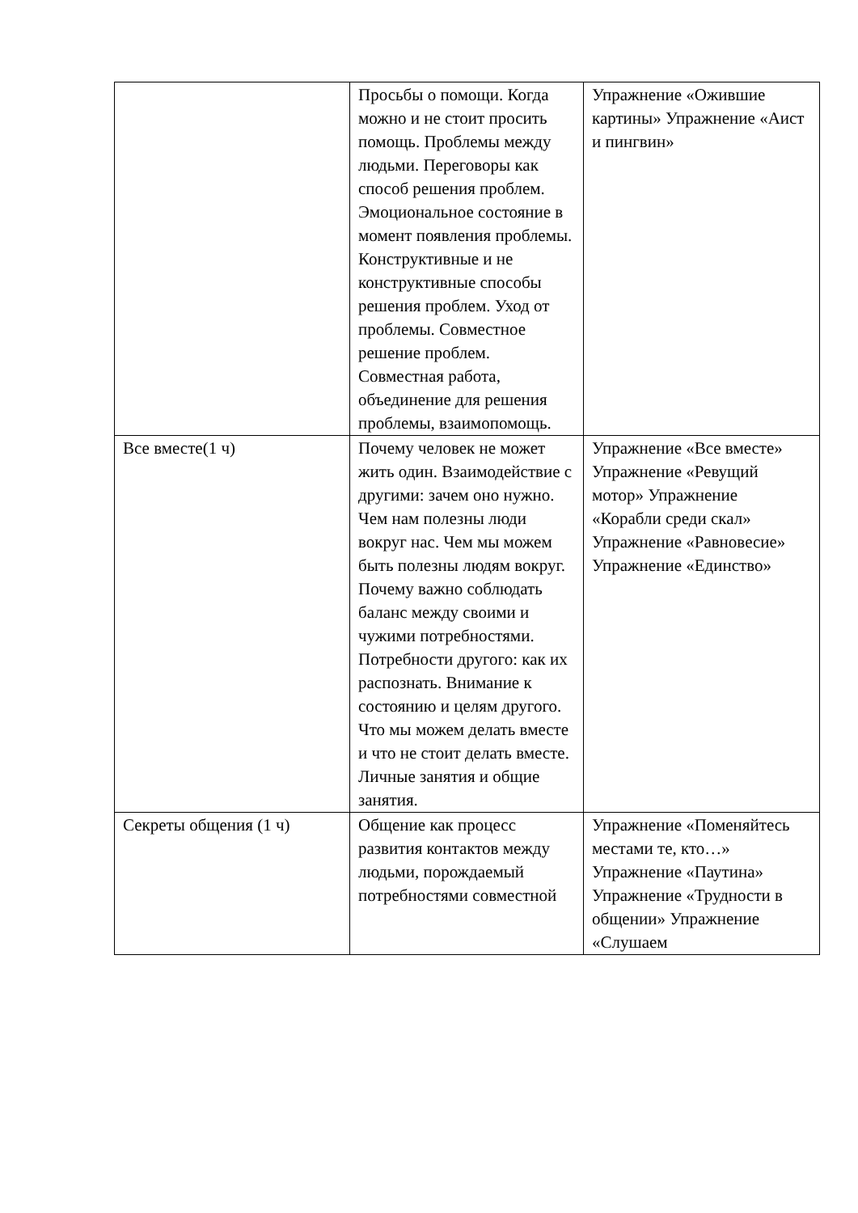| | Просьбы о помощи. Когда можно и не стоит просить помощь. Проблемы между людьми. Переговоры как способ решения проблем. Эмоциональное состояние в момент появления проблемы. Конструктивные и не конструктивные способы решения проблем. Уход от проблемы. Совместное решение проблем. Совместная работа, объединение для решения проблемы, взаимопомощь. | Упражнение «Ожившие картины» Упражнение «Аист и пингвин» |
| Все вместе(1 ч) | Почему человек не может жить один. Взаимодействие с другими: зачем оно нужно. Чем нам полезны люди вокруг нас. Чем мы можем быть полезны людям вокруг. Почему важно соблюдать баланс между своими и чужими потребностями. Потребности другого: как их распознать. Внимание к состоянию и целям другого. Что мы можем делать вместе и что не стоит делать вместе. Личные занятия и общие занятия. | Упражнение «Все вместе» Упражнение «Ревущий мотор» Упражнение «Корабли среди скал» Упражнение «Равновесие» Упражнение «Единство» |
| Секреты общения (1 ч) | Общение как процесс развития контактов между людьми, порождаемый потребностями совместной | Упражнение «Поменяйтесь местами те, кто…» Упражнение «Паутина» Упражнение «Трудности в общении» Упражнение «Слушаем |